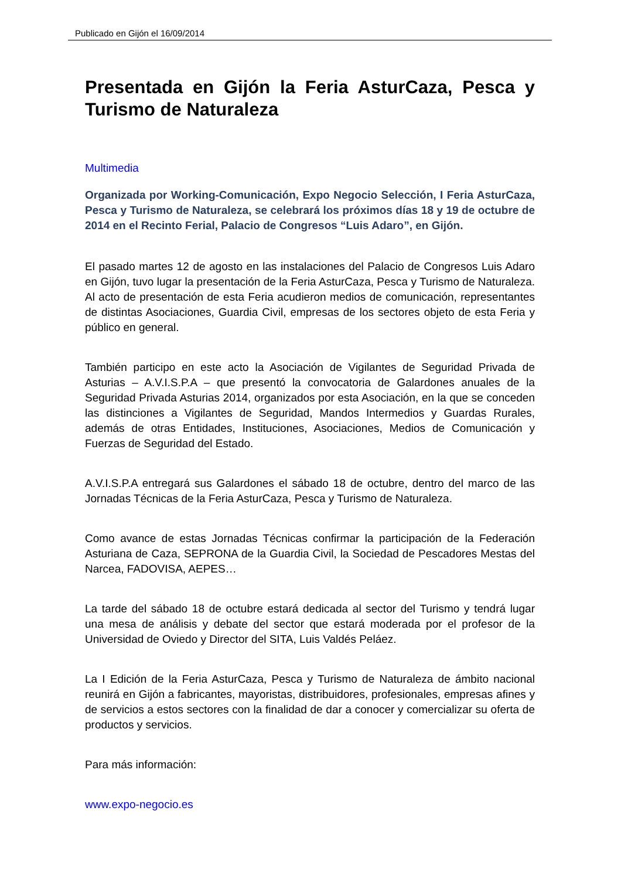Publicado en Gijón el 16/09/2014
Presentada en Gijón la Feria AsturCaza, Pesca y Turismo de Naturaleza
Multimedia
Organizada por Working-Comunicación, Expo Negocio Selección, I Feria AsturCaza, Pesca y Turismo de Naturaleza, se celebrará los próximos días 18 y 19 de octubre de 2014 en el Recinto Ferial, Palacio de Congresos “Luis Adaro”, en Gijón.
El pasado martes 12 de agosto en las instalaciones del Palacio de Congresos Luis Adaro en Gijón, tuvo lugar la presentación de la Feria AsturCaza, Pesca y Turismo de Naturaleza. Al acto de presentación de esta Feria acudieron medios de comunicación, representantes de distintas Asociaciones, Guardia Civil, empresas de los sectores objeto de esta Feria y público en general.
También participo en este acto la Asociación de Vigilantes de Seguridad Privada de Asturias – A.V.I.S.P.A – que presentó la convocatoria de Galardones anuales de la Seguridad Privada Asturias 2014, organizados por esta Asociación, en la que se conceden las distinciones a Vigilantes de Seguridad, Mandos Intermedios y Guardas Rurales, además de otras Entidades, Instituciones, Asociaciones, Medios de Comunicación y Fuerzas de Seguridad del Estado.
A.V.I.S.P.A entregará sus Galardones el sábado 18 de octubre, dentro del marco de las Jornadas Técnicas de la Feria AsturCaza, Pesca y Turismo de Naturaleza.
Como avance de estas Jornadas Técnicas confirmar la participación de la Federación Asturiana de Caza, SEPRONA de la Guardia Civil, la Sociedad de Pescadores Mestas del Narcea, FADOVISA, AEPES…
La tarde del sábado 18 de octubre estará dedicada al sector del Turismo y tendrá lugar una mesa de análisis y debate del sector que estará moderada por el profesor de la Universidad de Oviedo y Director del SITA, Luis Valdés Peláez.
La I Edición de la Feria AsturCaza, Pesca y Turismo de Naturaleza de ámbito nacional reunirá en Gijón a fabricantes, mayoristas, distribuidores, profesionales, empresas afines y de servicios a estos sectores con la finalidad de dar a conocer y comercializar su oferta de productos y servicios.
Para más información:
www.expo-negocio.es